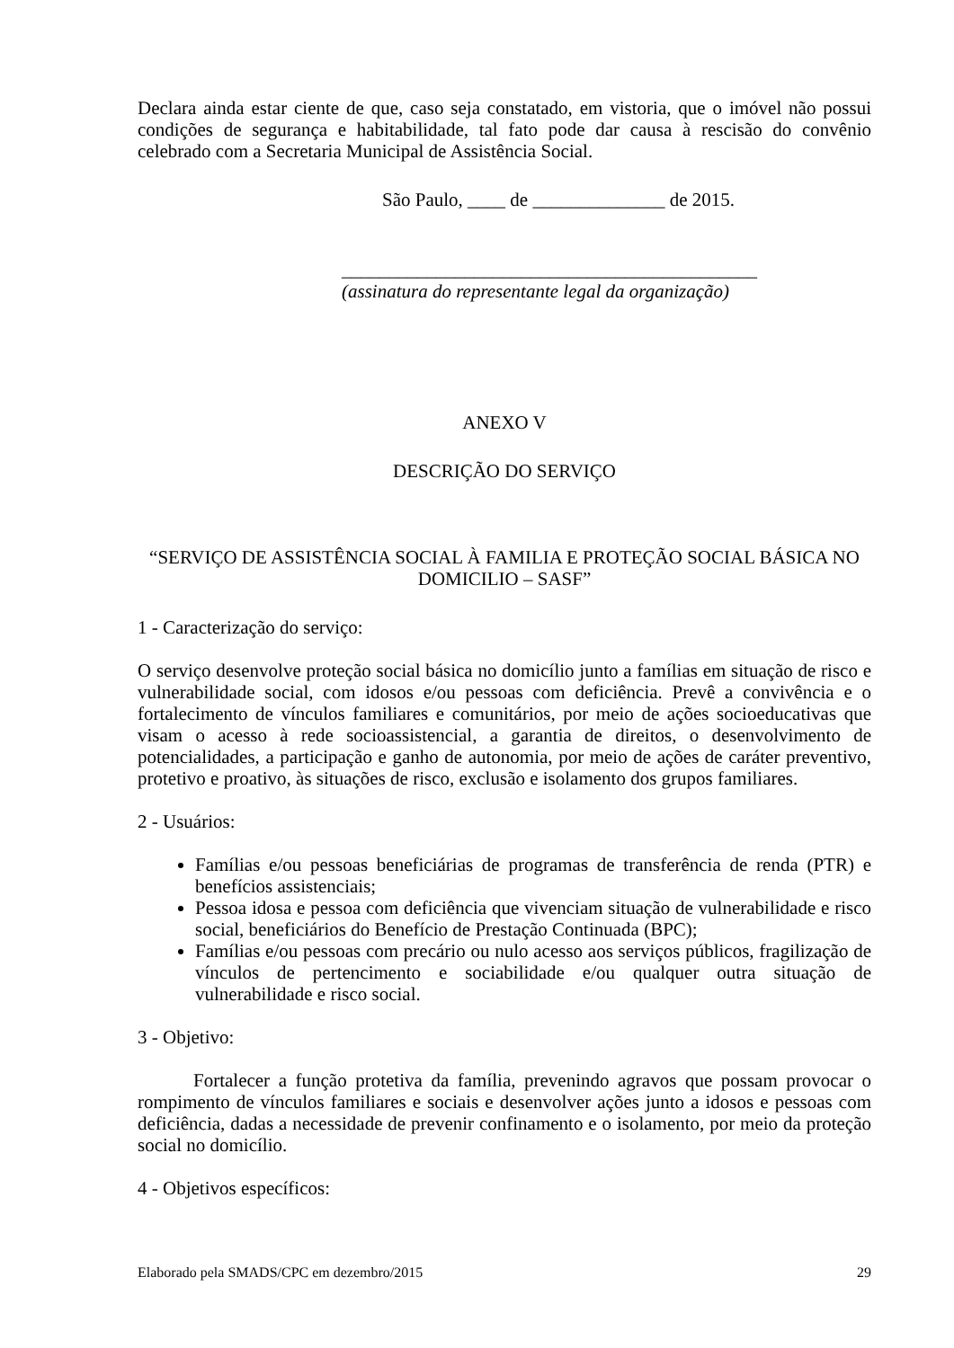Declara ainda estar ciente de que, caso seja constatado, em vistoria, que o imóvel não possui condições de segurança e habitabilidade, tal fato pode dar causa à rescisão do convênio celebrado com a Secretaria Municipal de Assistência Social.
São Paulo, ____ de ______________ de 2015.
____________________________________________
(assinatura do representante legal da organização)
ANEXO V
DESCRIÇÃO DO SERVIÇO
“SERVIÇO DE ASSISTÊNCIA SOCIAL À FAMILIA E PROTEÇÃO SOCIAL BÁSICA NO DOMICILIO – SASF”
1 - Caracterização do serviço:
O serviço desenvolve proteção social básica no domicílio junto a famílias em situação de risco e vulnerabilidade social, com idosos e/ou pessoas com deficiência. Prevê a convivência e o fortalecimento de vínculos familiares e comunitários, por meio de ações socioeducativas que visam o acesso à rede socioassistencial, a garantia de direitos, o desenvolvimento de potencialidades, a participação e ganho de autonomia, por meio de ações de caráter preventivo, protetivo e proativo, às situações de risco, exclusão e isolamento dos grupos familiares.
2 - Usuários:
Famílias e/ou pessoas beneficiárias de programas de transferência de renda (PTR) e benefícios assistenciais;
Pessoa idosa e pessoa com deficiência que vivenciam situação de vulnerabilidade e risco social, beneficiários do Benefício de Prestação Continuada (BPC);
Famílias e/ou pessoas com precário ou nulo acesso aos serviços públicos, fragilização de vínculos de pertencimento e sociabilidade e/ou qualquer outra situação de vulnerabilidade e risco social.
3 - Objetivo:
Fortalecer a função protetiva da família, prevenindo agravos que possam provocar o rompimento de vínculos familiares e sociais e desenvolver ações junto a idosos e pessoas com deficiência, dadas a necessidade de prevenir confinamento e o isolamento, por meio da proteção social no domicílio.
4 - Objetivos específicos:
Elaborado pela SMADS/CPC em dezembro/2015 29